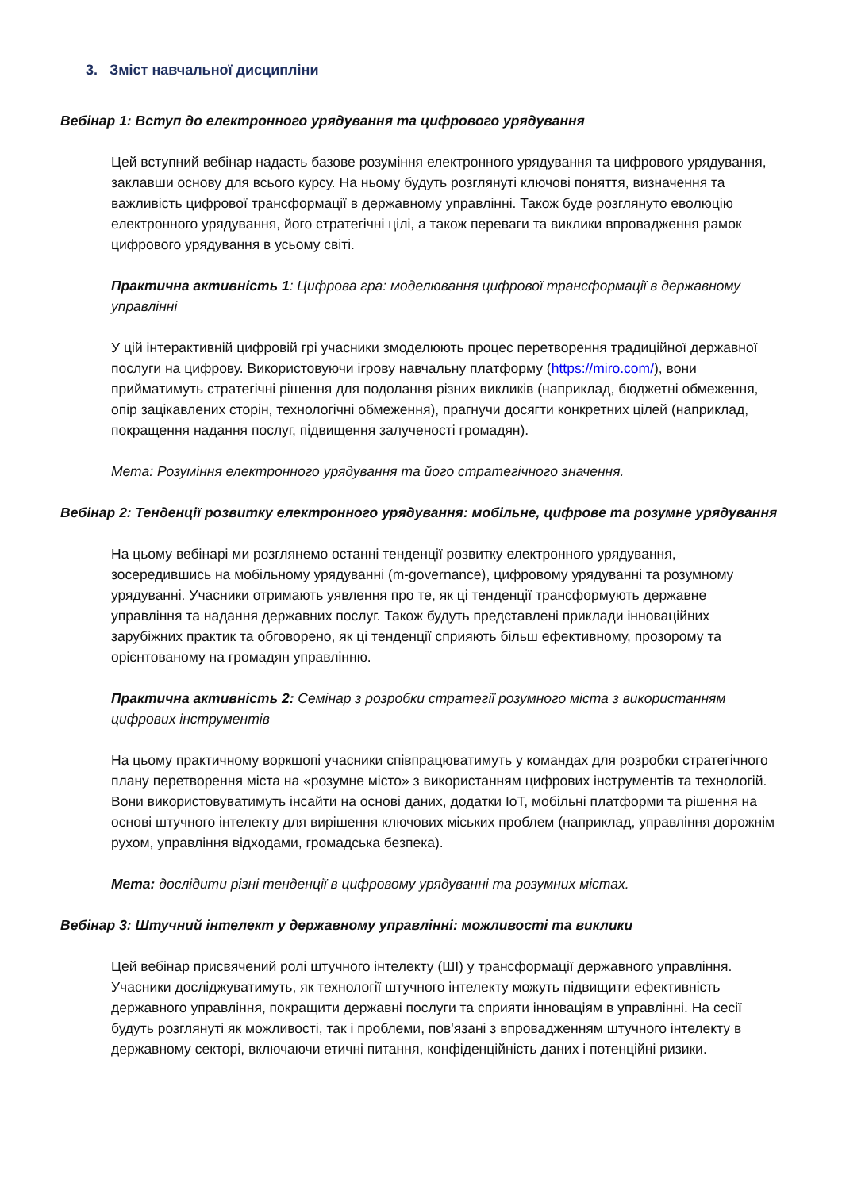3. Зміст навчальної дисципліни
Вебінар 1: Вступ до електронного урядування та цифрового урядування
Цей вступний вебінар надасть базове розуміння електронного урядування та цифрового урядування, заклавши основу для всього курсу. На ньому будуть розглянуті ключові поняття, визначення та важливість цифрової трансформації в державному управлінні. Також буде розглянуто еволюцію електронного урядування, його стратегічні цілі, а також переваги та виклики впровадження рамок цифрового урядування в усьому світі.
Практична активність 1: Цифрова гра: моделювання цифрової трансформації в державному управлінні
У цій інтерактивній цифровій грі учасники змоделюють процес перетворення традиційної державної послуги на цифрову. Використовуючи ігрову навчальну платформу (https://miro.com/), вони прийматимуть стратегічні рішення для подолання різних викликів (наприклад, бюджетні обмеження, опір зацікавлених сторін, технологічні обмеження), прагнучи досягти конкретних цілей (наприклад, покращення надання послуг, підвищення залученості громадян).
Мета: Розуміння електронного урядування та його стратегічного значення.
Вебінар 2: Тенденції розвитку електронного урядування: мобільне, цифрове та розумне урядування
На цьому вебінарі ми розглянемо останні тенденції розвитку електронного урядування, зосередившись на мобільному урядуванні (m-governance), цифровому урядуванні та розумному урядуванні. Учасники отримають уявлення про те, як ці тенденції трансформують державне управління та надання державних послуг. Також будуть представлені приклади інноваційних зарубіжних практик та обговорено, як ці тенденції сприяють більш ефективному, прозорому та орієнтованому на громадян управлінню.
Практична активність 2: Семінар з розробки стратегії розумного міста з використанням цифрових інструментів
На цьому практичному воркшопі учасники співпрацюватимуть у командах для розробки стратегічного плану перетворення міста на «розумне місто» з використанням цифрових інструментів та технологій. Вони використовуватимуть інсайти на основі даних, додатки IoT, мобільні платформи та рішення на основі штучного інтелекту для вирішення ключових міських проблем (наприклад, управління дорожнім рухом, управління відходами, громадська безпека).
Мета: дослідити різні тенденції в цифровому урядуванні та розумних містах.
Вебінар 3: Штучний інтелект у державному управлінні: можливості та виклики
Цей вебінар присвячений ролі штучного інтелекту (ШІ) у трансформації державного управління. Учасники досліджуватимуть, як технології штучного інтелекту можуть підвищити ефективність державного управління, покращити державні послуги та сприяти інноваціям в управлінні. На сесії будуть розглянуті як можливості, так і проблеми, пов'язані з впровадженням штучного інтелекту в державному секторі, включаючи етичні питання, конфіденційність даних і потенційні ризики.